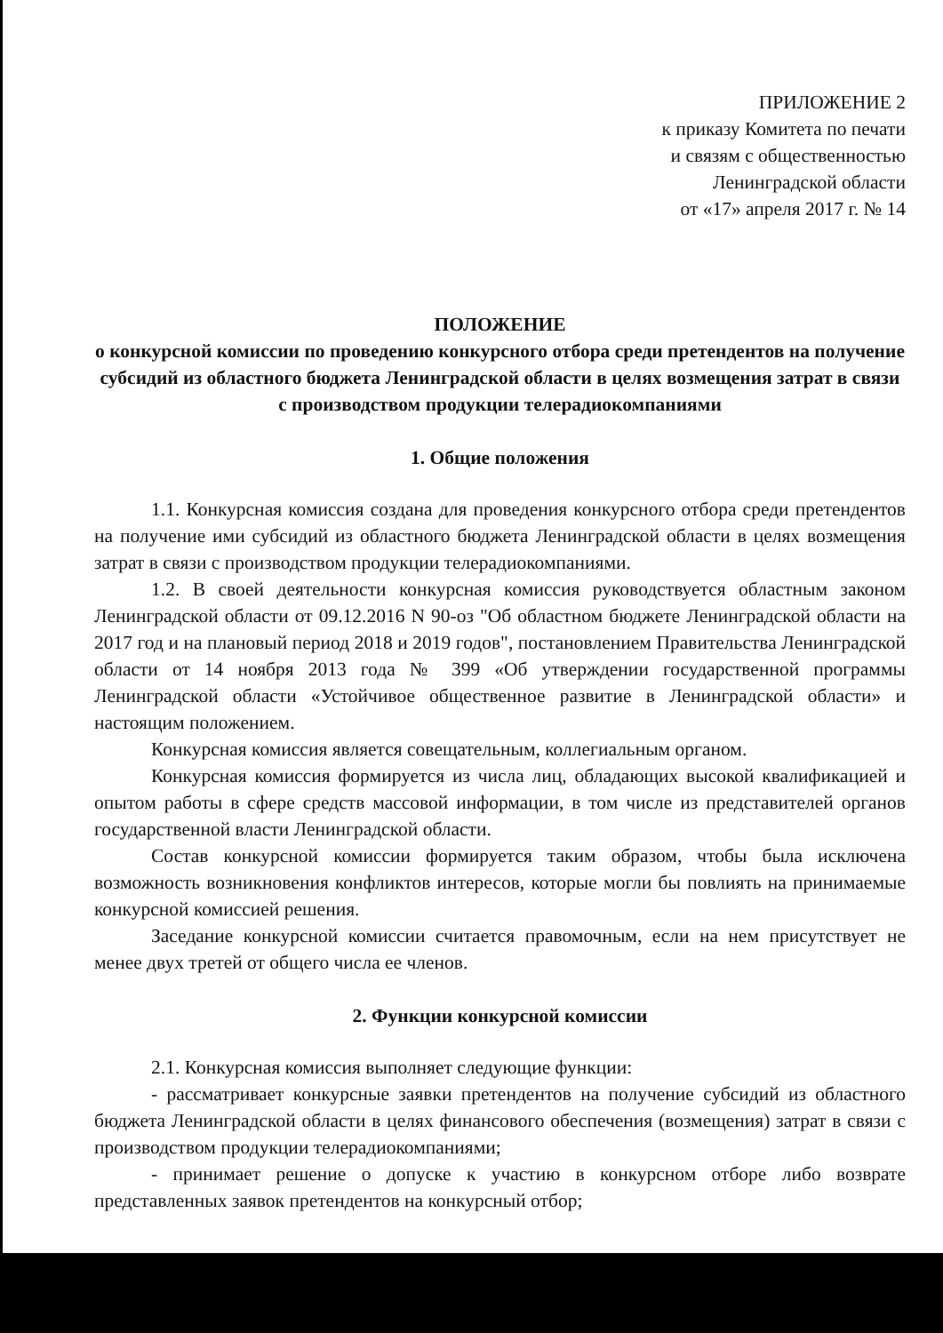ПРИЛОЖЕНИЕ 2
к приказу Комитета по печати
и связям с общественностью
Ленинградской области
от «17» апреля 2017 г. № 14
ПОЛОЖЕНИЕ
о конкурсной комиссии по проведению конкурсного отбора среди претендентов на получение субсидий из областного бюджета Ленинградской области в целях возмещения затрат в связи с производством продукции телерадиокомпаниями
1. Общие положения
1.1. Конкурсная комиссия создана для проведения конкурсного отбора среди претендентов на получение ими субсидий из областного бюджета Ленинградской области в целях возмещения затрат в связи с производством продукции телерадиокомпаниями.
1.2. В своей деятельности конкурсная комиссия руководствуется областным законом Ленинградской области от 09.12.2016 N 90-оз "Об областном бюджете Ленинградской области на 2017 год и на плановый период 2018 и 2019 годов", постановлением Правительства Ленинградской области от 14 ноября 2013 года № 399 «Об утверждении государственной программы Ленинградской области «Устойчивое общественное развитие в Ленинградской области» и настоящим положением.
Конкурсная комиссия является совещательным, коллегиальным органом.
Конкурсная комиссия формируется из числа лиц, обладающих высокой квалификацией и опытом работы в сфере средств массовой информации, в том числе из представителей органов государственной власти Ленинградской области.
Состав конкурсной комиссии формируется таким образом, чтобы была исключена возможность возникновения конфликтов интересов, которые могли бы повлиять на принимаемые конкурсной комиссией решения.
Заседание конкурсной комиссии считается правомочным, если на нем присутствует не менее двух третей от общего числа ее членов.
2. Функции конкурсной комиссии
2.1. Конкурсная комиссия выполняет следующие функции:
- рассматривает конкурсные заявки претендентов на получение субсидий из областного бюджета Ленинградской области в целях финансового обеспечения (возмещения) затрат в связи с производством продукции телерадиокомпаниями;
- принимает решение о допуске к участию в конкурсном отборе либо возврате представленных заявок претендентов на конкурсный отбор;